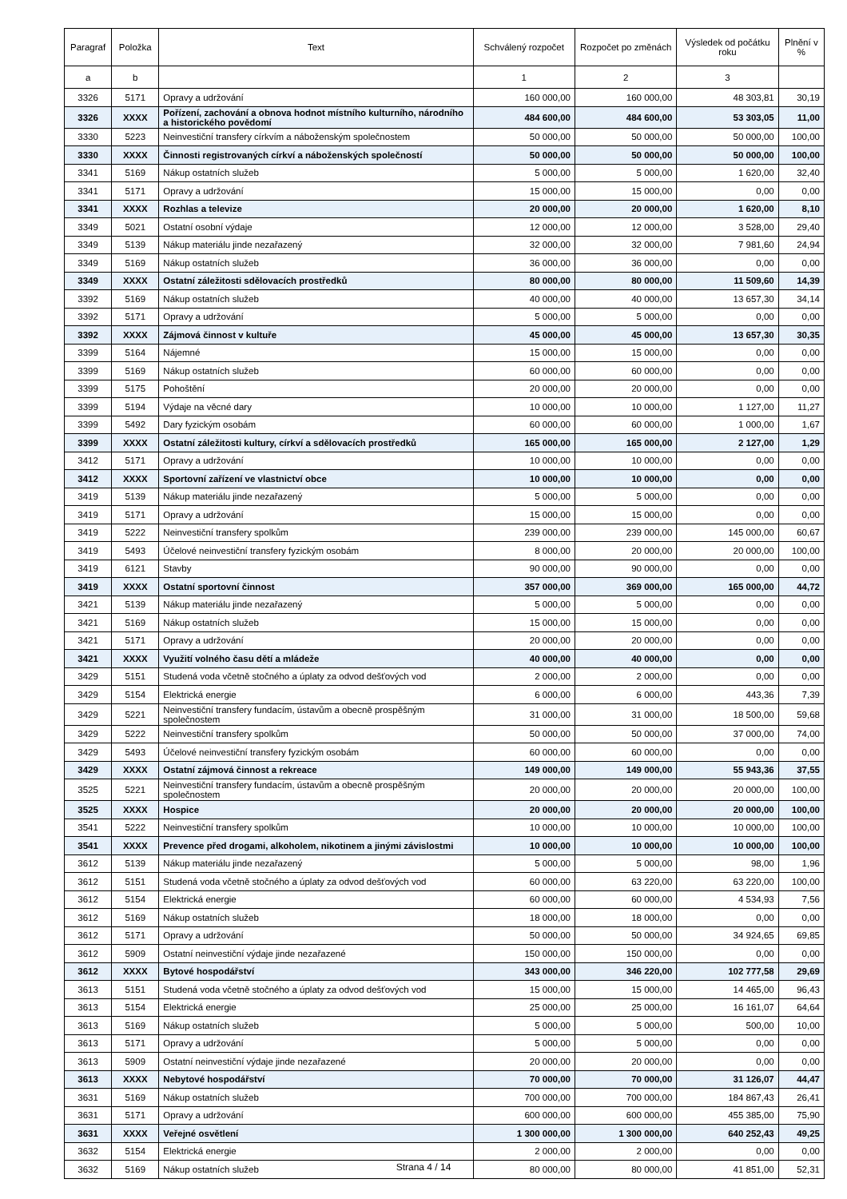| Paragraf | Položka | Text | Schválený rozpočet | Rozpočet po změnách | Výsledek od počátku roku | Plnění v % |
| --- | --- | --- | --- | --- | --- | --- |
| a | b | | 1 | 2 | 3 | |
| 3326 | 5171 | Opravy a udržování | 160 000,00 | 160 000,00 | 48 303,81 | 30,19 |
| 3326 | XXXX | Pořízení, zachování a obnova hodnot místního kulturního, národního a historického povědomí | 484 600,00 | 484 600,00 | 53 303,05 | 11,00 |
| 3330 | 5223 | Neinvestiční transfery církvím a náboženským společnostem | 50 000,00 | 50 000,00 | 50 000,00 | 100,00 |
| 3330 | XXXX | Činnosti registrovaných církví a náboženských společností | 50 000,00 | 50 000,00 | 50 000,00 | 100,00 |
| 3341 | 5169 | Nákup ostatních služeb | 5 000,00 | 5 000,00 | 1 620,00 | 32,40 |
| 3341 | 5171 | Opravy a udržování | 15 000,00 | 15 000,00 | 0,00 | 0,00 |
| 3341 | XXXX | Rozhlas a televize | 20 000,00 | 20 000,00 | 1 620,00 | 8,10 |
| 3349 | 5021 | Ostatní osobní výdaje | 12 000,00 | 12 000,00 | 3 528,00 | 29,40 |
| 3349 | 5139 | Nákup materiálu jinde nezařazený | 32 000,00 | 32 000,00 | 7 981,60 | 24,94 |
| 3349 | 5169 | Nákup ostatních služeb | 36 000,00 | 36 000,00 | 0,00 | 0,00 |
| 3349 | XXXX | Ostatní záležitosti sdělovacích prostředků | 80 000,00 | 80 000,00 | 11 509,60 | 14,39 |
| 3392 | 5169 | Nákup ostatních služeb | 40 000,00 | 40 000,00 | 13 657,30 | 34,14 |
| 3392 | 5171 | Opravy a udržování | 5 000,00 | 5 000,00 | 0,00 | 0,00 |
| 3392 | XXXX | Zájmová činnost v kultuře | 45 000,00 | 45 000,00 | 13 657,30 | 30,35 |
| 3399 | 5164 | Nájemné | 15 000,00 | 15 000,00 | 0,00 | 0,00 |
| 3399 | 5169 | Nákup ostatních služeb | 60 000,00 | 60 000,00 | 0,00 | 0,00 |
| 3399 | 5175 | Pohoštění | 20 000,00 | 20 000,00 | 0,00 | 0,00 |
| 3399 | 5194 | Výdaje na věcné dary | 10 000,00 | 10 000,00 | 1 127,00 | 11,27 |
| 3399 | 5492 | Dary fyzickým osobám | 60 000,00 | 60 000,00 | 1 000,00 | 1,67 |
| 3399 | XXXX | Ostatní záležitosti kultury, církví a sdělovacích prostředků | 165 000,00 | 165 000,00 | 2 127,00 | 1,29 |
| 3412 | 5171 | Opravy a udržování | 10 000,00 | 10 000,00 | 0,00 | 0,00 |
| 3412 | XXXX | Sportovní zařízení ve vlastnictví obce | 10 000,00 | 10 000,00 | 0,00 | 0,00 |
| 3419 | 5139 | Nákup materiálu jinde nezařazený | 5 000,00 | 5 000,00 | 0,00 | 0,00 |
| 3419 | 5171 | Opravy a udržování | 15 000,00 | 15 000,00 | 0,00 | 0,00 |
| 3419 | 5222 | Neinvestiční transfery spolkům | 239 000,00 | 239 000,00 | 145 000,00 | 60,67 |
| 3419 | 5493 | Účelové neinvestiční transfery fyzickým osobám | 8 000,00 | 20 000,00 | 20 000,00 | 100,00 |
| 3419 | 6121 | Stavby | 90 000,00 | 90 000,00 | 0,00 | 0,00 |
| 3419 | XXXX | Ostatní sportovní činnost | 357 000,00 | 369 000,00 | 165 000,00 | 44,72 |
| 3421 | 5139 | Nákup materiálu jinde nezařazený | 5 000,00 | 5 000,00 | 0,00 | 0,00 |
| 3421 | 5169 | Nákup ostatních služeb | 15 000,00 | 15 000,00 | 0,00 | 0,00 |
| 3421 | 5171 | Opravy a udržování | 20 000,00 | 20 000,00 | 0,00 | 0,00 |
| 3421 | XXXX | Využití volného času dětí a mládeže | 40 000,00 | 40 000,00 | 0,00 | 0,00 |
| 3429 | 5151 | Studená voda včetně stočného a úplaty za odvod dešťových vod | 2 000,00 | 2 000,00 | 0,00 | 0,00 |
| 3429 | 5154 | Elektrická energie | 6 000,00 | 6 000,00 | 443,36 | 7,39 |
| 3429 | 5221 | Neinvestiční transfery fundacím, ústavům a obecně prospěšným společnostem | 31 000,00 | 31 000,00 | 18 500,00 | 59,68 |
| 3429 | 5222 | Neinvestiční transfery spolkům | 50 000,00 | 50 000,00 | 37 000,00 | 74,00 |
| 3429 | 5493 | Účelové neinvestiční transfery fyzickým osobám | 60 000,00 | 60 000,00 | 0,00 | 0,00 |
| 3429 | XXXX | Ostatní zájmová činnost a rekreace | 149 000,00 | 149 000,00 | 55 943,36 | 37,55 |
| 3525 | 5221 | Neinvestiční transfery fundacím, ústavům a obecně prospěšným společnostem | 20 000,00 | 20 000,00 | 20 000,00 | 100,00 |
| 3525 | XXXX | Hospice | 20 000,00 | 20 000,00 | 20 000,00 | 100,00 |
| 3541 | 5222 | Neinvestiční transfery spolkům | 10 000,00 | 10 000,00 | 10 000,00 | 100,00 |
| 3541 | XXXX | Prevence před drogami, alkoholem, nikotinem a jinými závislostmi | 10 000,00 | 10 000,00 | 10 000,00 | 100,00 |
| 3612 | 5139 | Nákup materiálu jinde nezařazený | 5 000,00 | 5 000,00 | 98,00 | 1,96 |
| 3612 | 5151 | Studená voda včetně stočného a úplaty za odvod dešťových vod | 60 000,00 | 63 220,00 | 63 220,00 | 100,00 |
| 3612 | 5154 | Elektrická energie | 60 000,00 | 60 000,00 | 4 534,93 | 7,56 |
| 3612 | 5169 | Nákup ostatních služeb | 18 000,00 | 18 000,00 | 0,00 | 0,00 |
| 3612 | 5171 | Opravy a udržování | 50 000,00 | 50 000,00 | 34 924,65 | 69,85 |
| 3612 | 5909 | Ostatní neinvestiční výdaje jinde nezařazené | 150 000,00 | 150 000,00 | 0,00 | 0,00 |
| 3612 | XXXX | Bytové hospodářství | 343 000,00 | 346 220,00 | 102 777,58 | 29,69 |
| 3613 | 5151 | Studená voda včetně stočného a úplaty za odvod dešťových vod | 15 000,00 | 15 000,00 | 14 465,00 | 96,43 |
| 3613 | 5154 | Elektrická energie | 25 000,00 | 25 000,00 | 16 161,07 | 64,64 |
| 3613 | 5169 | Nákup ostatních služeb | 5 000,00 | 5 000,00 | 500,00 | 10,00 |
| 3613 | 5171 | Opravy a udržování | 5 000,00 | 5 000,00 | 0,00 | 0,00 |
| 3613 | 5909 | Ostatní neinvestiční výdaje jinde nezařazené | 20 000,00 | 20 000,00 | 0,00 | 0,00 |
| 3613 | XXXX | Nebytové hospodářství | 70 000,00 | 70 000,00 | 31 126,07 | 44,47 |
| 3631 | 5169 | Nákup ostatních služeb | 700 000,00 | 700 000,00 | 184 867,43 | 26,41 |
| 3631 | 5171 | Opravy a udržování | 600 000,00 | 600 000,00 | 455 385,00 | 75,90 |
| 3631 | XXXX | Veřejné osvětlení | 1 300 000,00 | 1 300 000,00 | 640 252,43 | 49,25 |
| 3632 | 5154 | Elektrická energie | 2 000,00 | 2 000,00 | 0,00 | 0,00 |
| 3632 | 5169 | Nákup ostatních služeb | 80 000,00 | 80 000,00 | 41 851,00 | 52,31 |
Strana 4 / 14